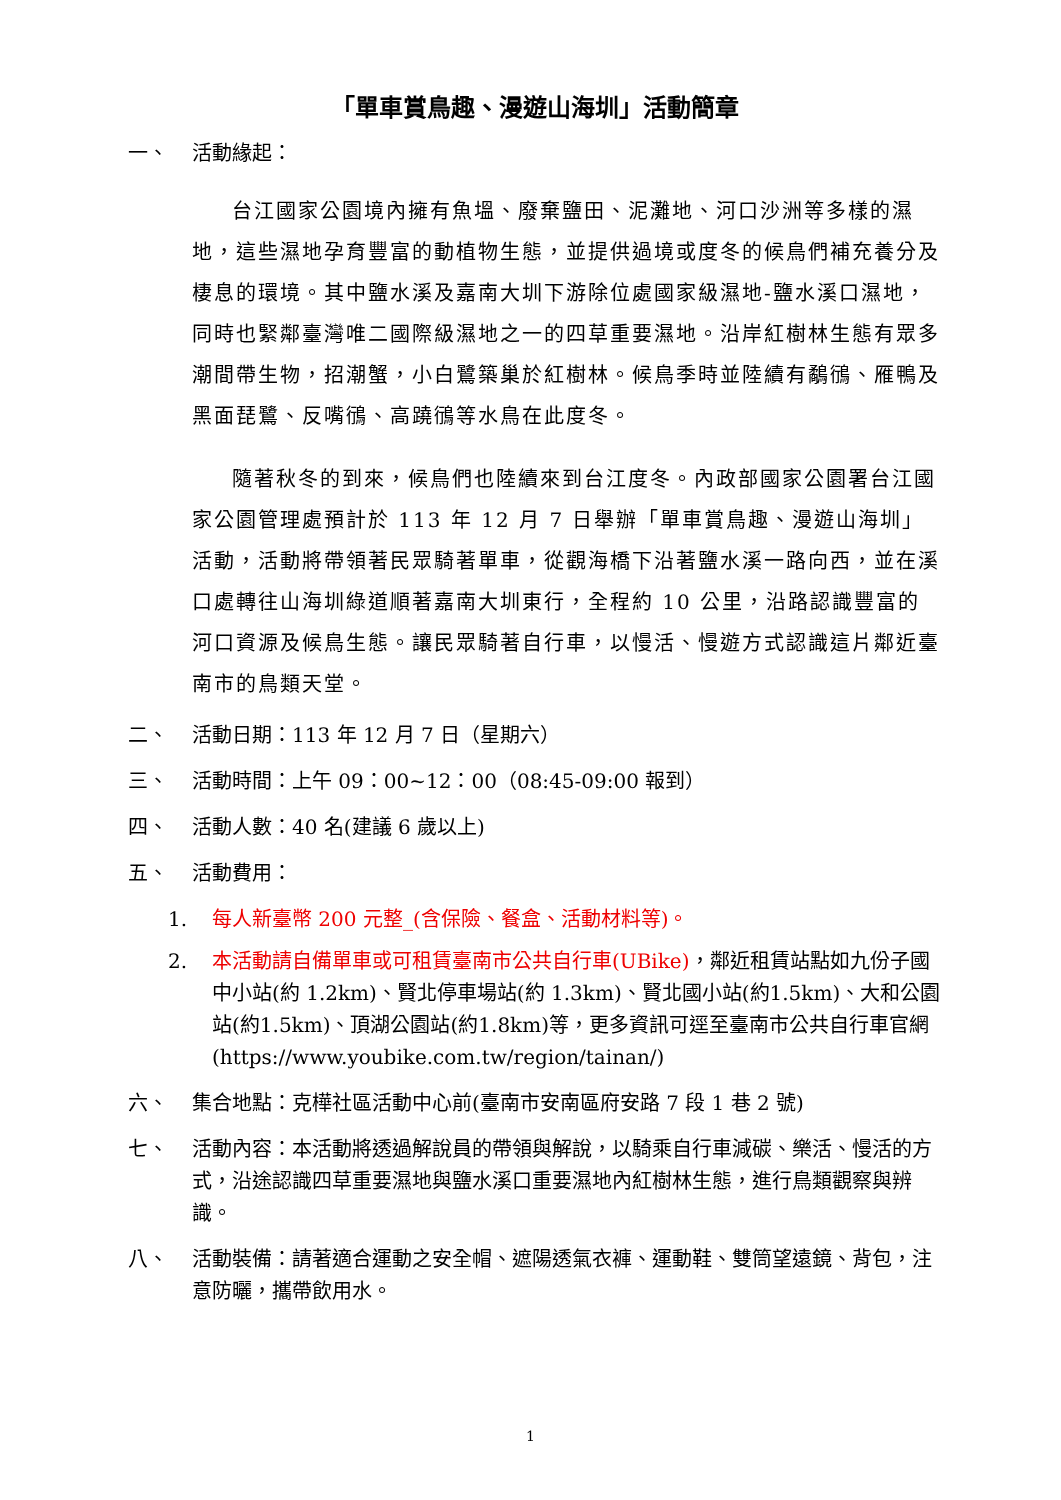「單車賞鳥趣、漫遊山海圳」活動簡章
一、 活動緣起：
台江國家公園境內擁有魚塭、廢棄鹽田、泥灘地、河口沙洲等多樣的濕地，這些濕地孕育豐富的動植物生態，並提供過境或度冬的候鳥們補充養分及棲息的環境。其中鹽水溪及嘉南大圳下游除位處國家級濕地-鹽水溪口濕地，同時也緊鄰臺灣唯二國際級濕地之一的四草重要濕地。沿岸紅樹林生態有眾多潮間帶生物，招潮蟹，小白鷺築巢於紅樹林。候鳥季時並陸續有鷸鴴、雁鴨及黑面琵鷺、反嘴鴴、高蹺鴴等水鳥在此度冬。
隨著秋冬的到來，候鳥們也陸續來到台江度冬。內政部國家公園署台江國家公園管理處預計於 113 年 12 月 7 日舉辦「單車賞鳥趣、漫遊山海圳」活動，活動將帶領著民眾騎著單車，從觀海橋下沿著鹽水溪一路向西，並在溪口處轉往山海圳綠道順著嘉南大圳東行，全程約 10 公里，沿路認識豐富的河口資源及候鳥生態。讓民眾騎著自行車，以慢活、慢遊方式認識這片鄰近臺南市的鳥類天堂。
二、 活動日期：113 年 12 月 7 日（星期六）
三、 活動時間：上午 09：00~12：00（08:45-09:00 報到）
四、 活動人數：40 名(建議 6 歲以上)
五、 活動費用：
1. 每人新臺幣 200 元整_(含保險、餐盒、活動材料等)。
2. 本活動請自備單車或可租賃臺南市公共自行車(UBike)，鄰近租賃站點如九份子國中小站(約 1.2km)、賢北停車場站(約 1.3km)、賢北國小站(約1.5km)、大和公園站(約1.5km)、頂湖公園站(約1.8km)等，更多資訊可逕至臺南市公共自行車官網(https://www.youbike.com.tw/region/tainan/)
六、 集合地點：克樺社區活動中心前(臺南市安南區府安路 7 段 1 巷 2 號)
七、 活動內容：本活動將透過解說員的帶領與解說，以騎乘自行車減碳、樂活、慢活的方式，沿途認識四草重要濕地與鹽水溪口重要濕地內紅樹林生態，進行鳥類觀察與辨識。
八、 活動裝備：請著適合運動之安全帽、遮陽透氣衣褲、運動鞋、雙筒望遠鏡、背包，注意防曬，攜帶飲用水。
1